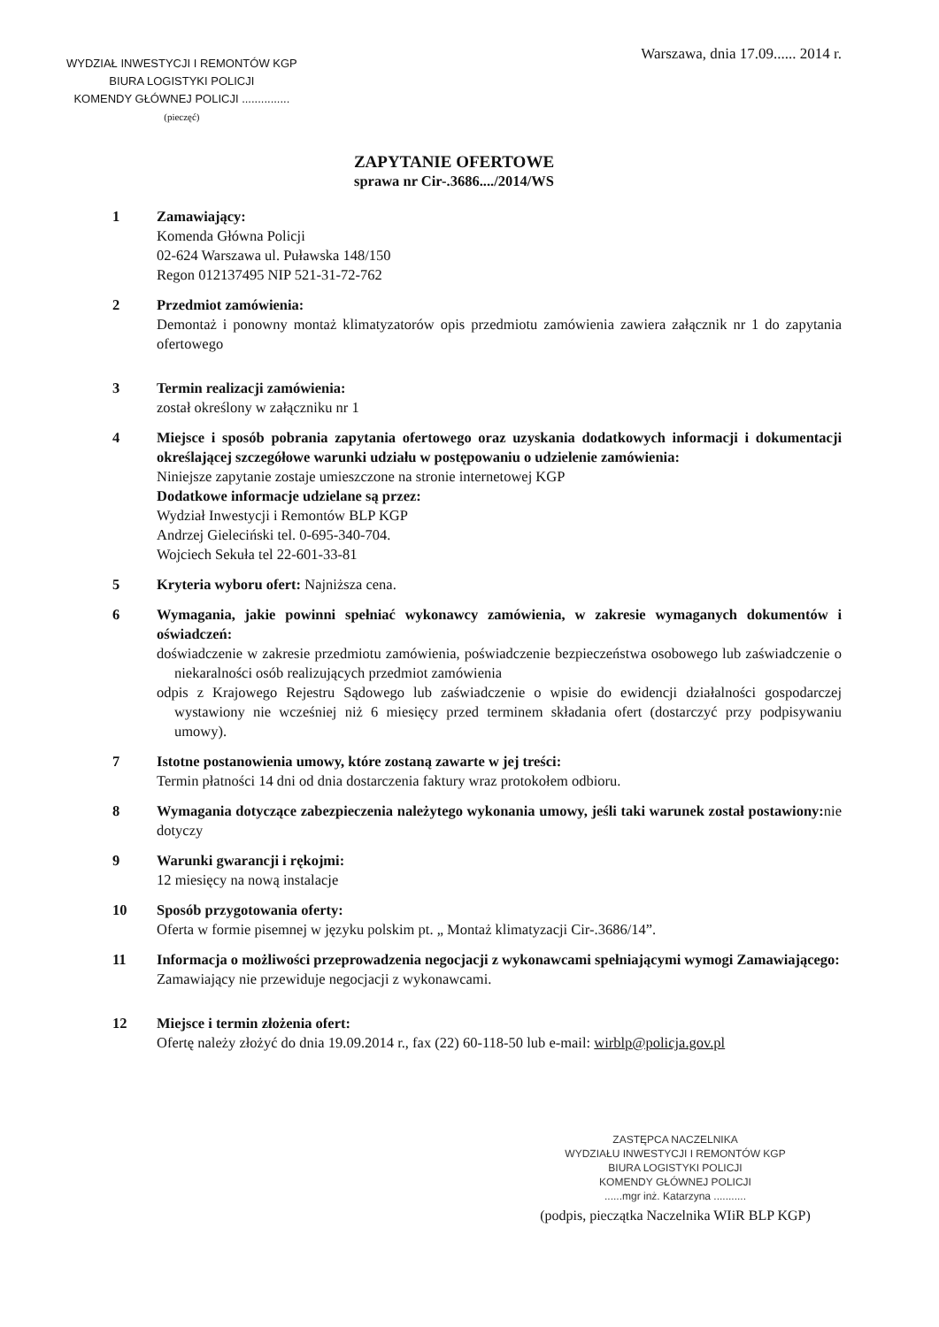WYDZIAŁ INWESTYCJI I REMONTÓW KGP
BIURA LOGISTYKI POLICJI
KOMENDY GŁÓWNEJ POLICJI ...............
(pieczęć)
Warszawa, dnia 17.09...... 2014 r.
ZAPYTANIE OFERTOWE
sprawa nr Cir-.3686..../2014/WS
1 Zamawiający:
Komenda Główna Policji
02-624 Warszawa ul. Puławska 148/150
Regon 012137495 NIP 521-31-72-762
2 Przedmiot zamówienia:
Demontaż i ponowny montaż klimatyzatorów opis przedmiotu zamówienia zawiera załącznik nr 1 do zapytania ofertowego
3 Termin realizacji zamówienia:
został określony w załączniku nr 1
4 Miejsce i sposób pobrania zapytania ofertowego oraz uzyskania dodatkowych informacji i dokumentacji określającej szczegółowe warunki udziału w postępowaniu o udzielenie zamówienia:
Niniejsze zapytanie zostaje umieszczone na stronie internetowej KGP
Dodatkowe informacje udzielane są przez:
Wydział Inwestycji i Remontów BLP KGP
Andrzej Gieleciński tel. 0-695-340-704.
Wojciech Sekuła tel 22-601-33-81
5 Kryteria wyboru ofert: Najniższa cena.
6 Wymagania, jakie powinni spełniać wykonawcy zamówienia, w zakresie wymaganych dokumentów i oświadczeń:
doświadczenie w zakresie przedmiotu zamówienia, poświadczenie bezpieczeństwa osobowego lub zaświadczenie o niekaralności osób realizujących przedmiot zamówienia
odpis z Krajowego Rejestru Sądowego lub zaświadczenie o wpisie do ewidencji działalności gospodarczej wystawiony nie wcześniej niż 6 miesięcy przed terminem składania ofert (dostarczyć przy podpisywaniu umowy).
7 Istotne postanowienia umowy, które zostaną zawarte w jej treści:
Termin płatności 14 dni od dnia dostarczenia faktury wraz protokołem odbioru.
8 Wymagania dotyczące zabezpieczenia należytego wykonania umowy, jeśli taki warunek został postawiony: nie dotyczy
9 Warunki gwarancji i rękojmi:
12 miesięcy na nową instalacje
10 Sposób przygotowania oferty:
Oferta w formie pisemnej w języku polskim pt. „ Montaż klimatyzacji Cir-.3686/14”.
11 Informacja o możliwości przeprowadzenia negocjacji z wykonawcami spełniającymi wymogi Zamawiającego:
Zamawiający nie przewiduje negocjacji z wykonawcami.
12 Miejsce i termin złożenia ofert:
Ofertę należy złożyć do dnia 19.09.2014 r., fax (22) 60-118-50 lub e-mail: wirblp@policja.gov.pl
ZASTĘPCA NACZELNIKA
WYDZIAŁU INWESTYCJI I REMONTÓW KGP
BIURA LOGISTYKI POLICJI
KOMENDY GŁÓWNEJ POLICJI
......mgr inż. Katarzyna ...........
(podpis, pieczątka Naczelnika WIiR BLP KGP)